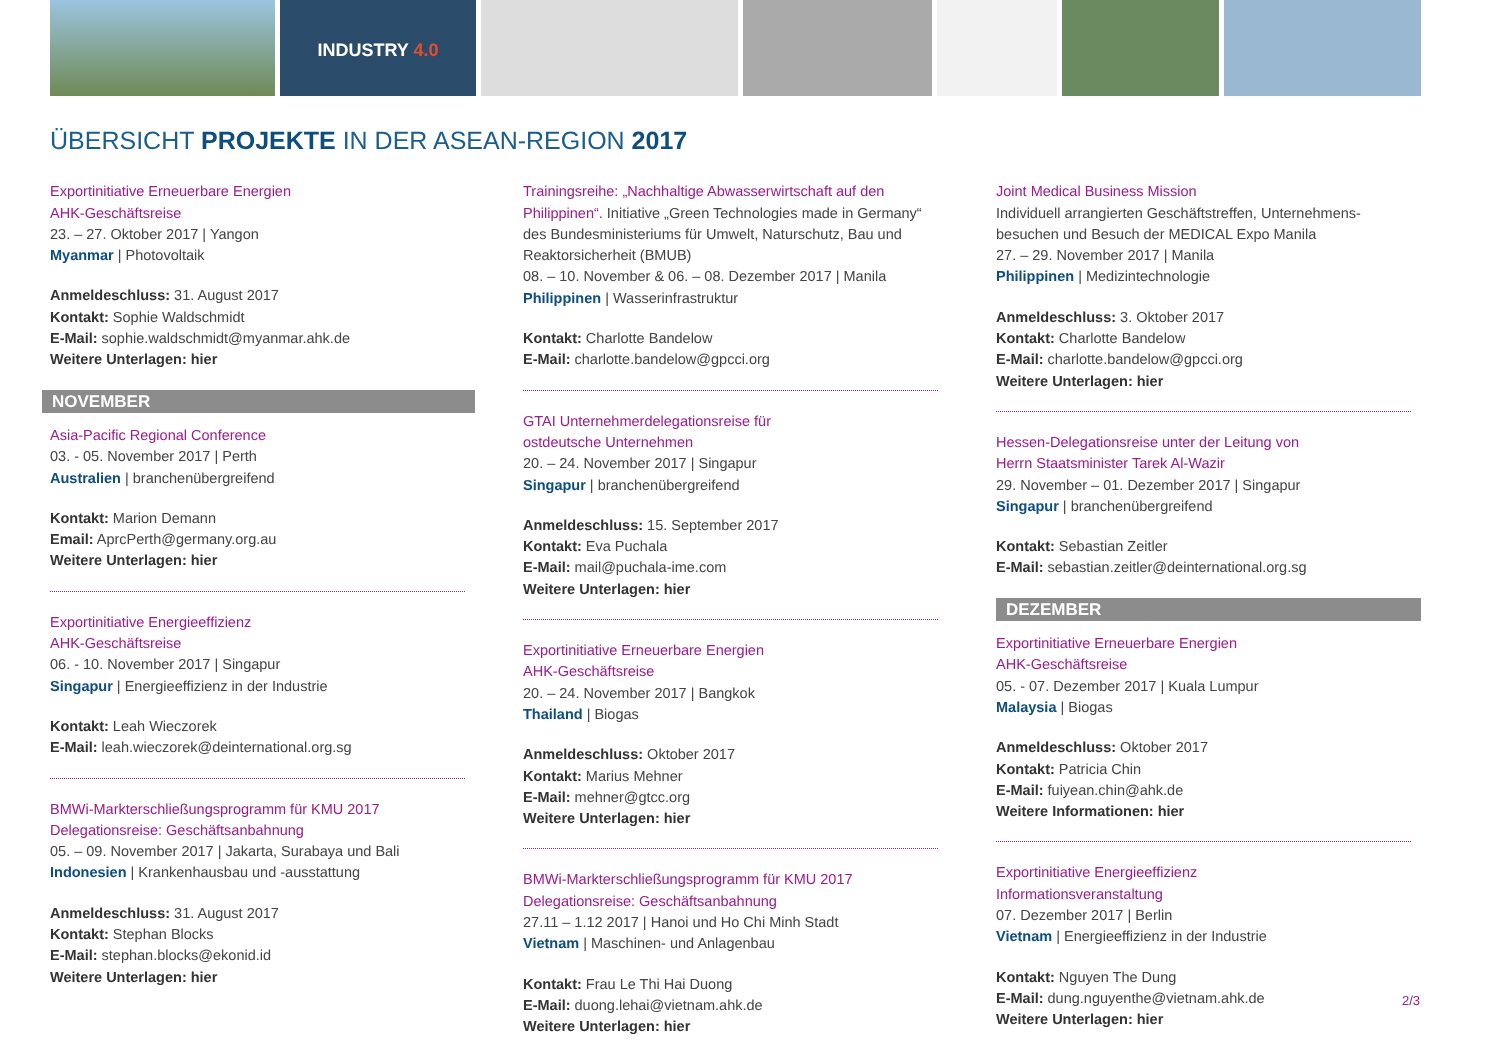INDUSTRY 4.0
ÜBERSICHT PROJEKTE IN DER ASEAN-REGION 2017
Exportinitiative Erneuerbare Energien
AHK-Geschäftsreise
23. – 27. Oktober 2017 | Yangon
Myanmar | Photovoltaik
Anmeldeschluss: 31. August 2017
Kontakt: Sophie Waldschmidt
E-Mail: sophie.waldschmidt@myanmar.ahk.de
Weitere Unterlagen: hier
NOVEMBER
Asia-Pacific Regional Conference
03. - 05. November 2017 | Perth
Australien | branchenübergreifend
Kontakt: Marion Demann
Email: AprcPerth@germany.org.au
Weitere Unterlagen: hier
Exportinitiative Energieeffizienz
AHK-Geschäftsreise
06. - 10. November 2017 | Singapur
Singapur | Energieeffizienz in der Industrie
Kontakt: Leah Wieczorek
E-Mail: leah.wieczorek@deinternational.org.sg
BMWi-Markterschließungsprogramm für KMU 2017
Delegationsreise: Geschäftsanbahnung
05. – 09. November 2017 | Jakarta, Surabaya und Bali
Indonesien | Krankenhausbau und -ausstattung
Anmeldeschluss: 31. August 2017
Kontakt: Stephan Blocks
E-Mail: stephan.blocks@ekonid.id
Weitere Unterlagen: hier
Trainingsreihe: „Nachhaltige Abwasserwirtschaft auf den Philippinen“. Initiative „Green Technologies made in Germany“ des Bundesministeriums für Umwelt, Naturschutz, Bau und Reaktorsicherheit (BMUB)
08. – 10. November & 06. – 08. Dezember 2017 | Manila
Philippinen | Wasserinfrastruktur
Kontakt: Charlotte Bandelow
E-Mail: charlotte.bandelow@gpcci.org
GTAI Unternehmerdelegationsreise für
ostdeutsche Unternehmen
20. – 24. November 2017 | Singapur
Singapur | branchenübergreifend
Anmeldeschluss: 15. September 2017
Kontakt: Eva Puchala
E-Mail: mail@puchala-ime.com
Weitere Unterlagen: hier
Exportinitiative Erneuerbare Energien
AHK-Geschäftsreise
20. – 24. November 2017 | Bangkok
Thailand | Biogas
Anmeldeschluss: Oktober 2017
Kontakt: Marius Mehner
E-Mail: mehner@gtcc.org
Weitere Unterlagen: hier
BMWi-Markterschließungsprogramm für KMU 2017
Delegationsreise: Geschäftsanbahnung
27.11 – 1.12 2017 | Hanoi und Ho Chi Minh Stadt
Vietnam | Maschinen- und Anlagenbau
Kontakt: Frau Le Thi Hai Duong
E-Mail: duong.lehai@vietnam.ahk.de
Weitere Unterlagen: hier
Joint Medical Business Mission
Individuell arrangierten Geschäftstreffen, Unternehmens-besuchen und Besuch der MEDICAL Expo Manila
27. – 29. November 2017 | Manila
Philippinen | Medizintechnologie
Anmeldeschluss: 3. Oktober 2017
Kontakt: Charlotte Bandelow
E-Mail: charlotte.bandelow@gpcci.org
Weitere Unterlagen: hier
Hessen-Delegationsreise unter der Leitung von
Herrn Staatsminister Tarek Al-Wazir
29. November – 01. Dezember 2017 | Singapur
Singapur | branchenübergreifend
Kontakt: Sebastian Zeitler
E-Mail: sebastian.zeitler@deinternational.org.sg
DEZEMBER
Exportinitiative Erneuerbare Energien
AHK-Geschäftsreise
05. - 07. Dezember 2017 | Kuala Lumpur
Malaysia | Biogas
Anmeldeschluss: Oktober 2017
Kontakt: Patricia Chin
E-Mail: fuiyean.chin@ahk.de
Weitere Informationen: hier
Exportinitiative Energieeffizienz
Informationsveranstaltung
07. Dezember 2017 | Berlin
Vietnam | Energieeffizienz in der Industrie
Kontakt: Nguyen The Dung
E-Mail: dung.nguyenthe@vietnam.ahk.de
Weitere Unterlagen: hier
2/3